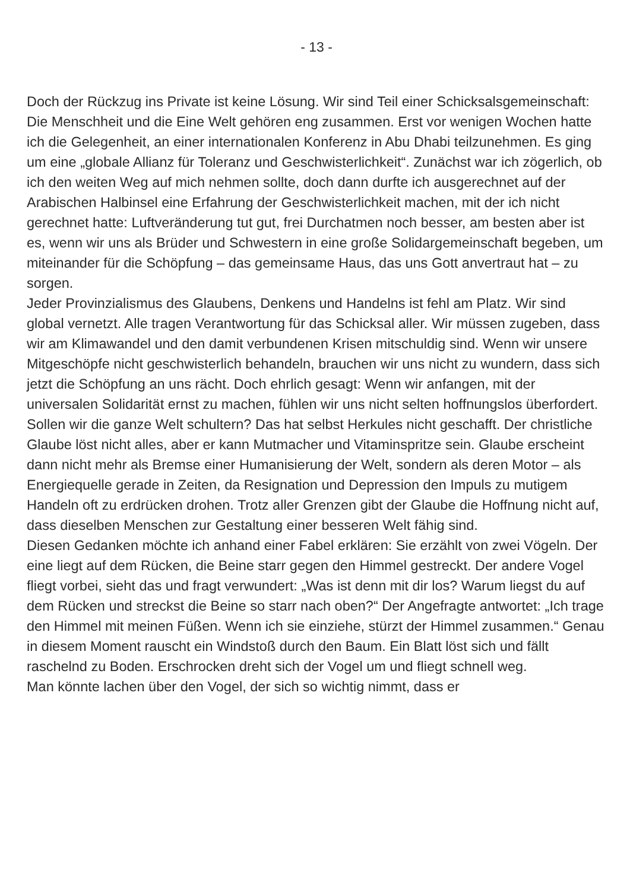- 13 -
Doch der Rückzug ins Private ist keine Lösung. Wir sind Teil einer Schicksalsgemeinschaft: Die Menschheit und die Eine Welt gehören eng zusammen. Erst vor wenigen Wochen hatte ich die Gelegenheit, an einer internationalen Konferenz in Abu Dhabi teilzunehmen. Es ging um eine „globale Allianz für Toleranz und Geschwisterlichkeit“. Zunächst war ich zögerlich, ob ich den weiten Weg auf mich nehmen sollte, doch dann durfte ich ausgerechnet auf der Arabischen Halbinsel eine Erfahrung der Geschwisterlichkeit machen, mit der ich nicht gerechnet hatte: Luftveränderung tut gut, frei Durchatmen noch besser, am besten aber ist es, wenn wir uns als Brüder und Schwestern in eine große Solidargemeinschaft begeben, um miteinander für die Schöpfung – das gemeinsame Haus, das uns Gott anvertraut hat – zu sorgen.
Jeder Provinzialismus des Glaubens, Denkens und Handelns ist fehl am Platz. Wir sind global vernetzt. Alle tragen Verantwortung für das Schicksal aller. Wir müssen zugeben, dass wir am Klimawandel und den damit verbundenen Krisen mitschuldig sind. Wenn wir unsere Mitgeschöpfe nicht geschwisterlich behandeln, brauchen wir uns nicht zu wundern, dass sich jetzt die Schöpfung an uns rächt. Doch ehrlich gesagt: Wenn wir anfangen, mit der universalen Solidarität ernst zu machen, fühlen wir uns nicht selten hoffnungslos überfordert. Sollen wir die ganze Welt schultern? Das hat selbst Herkules nicht geschafft. Der christliche Glaube löst nicht alles, aber er kann Mutmacher und Vitaminspritze sein. Glaube erscheint dann nicht mehr als Bremse einer Humanisierung der Welt, sondern als deren Motor – als Energiequelle gerade in Zeiten, da Resignation und Depression den Impuls zu mutigem Handeln oft zu erdrücken drohen. Trotz aller Grenzen gibt der Glaube die Hoffnung nicht auf, dass dieselben Menschen zur Gestaltung einer besseren Welt fähig sind.
Diesen Gedanken möchte ich anhand einer Fabel erklären: Sie erzählt von zwei Vögeln. Der eine liegt auf dem Rücken, die Beine starr gegen den Himmel gestreckt. Der andere Vogel fliegt vorbei, sieht das und fragt verwundert: „Was ist denn mit dir los? Warum liegst du auf dem Rücken und streckst die Beine so starr nach oben?“ Der Angefragte antwortet: „Ich trage den Himmel mit meinen Füßen. Wenn ich sie einziehe, stürzt der Himmel zusammen.“ Genau in diesem Moment rauscht ein Windstoß durch den Baum. Ein Blatt löst sich und fällt raschelnd zu Boden. Erschrocken dreht sich der Vogel um und fliegt schnell weg.
Man könnte lachen über den Vogel, der sich so wichtig nimmt, dass er